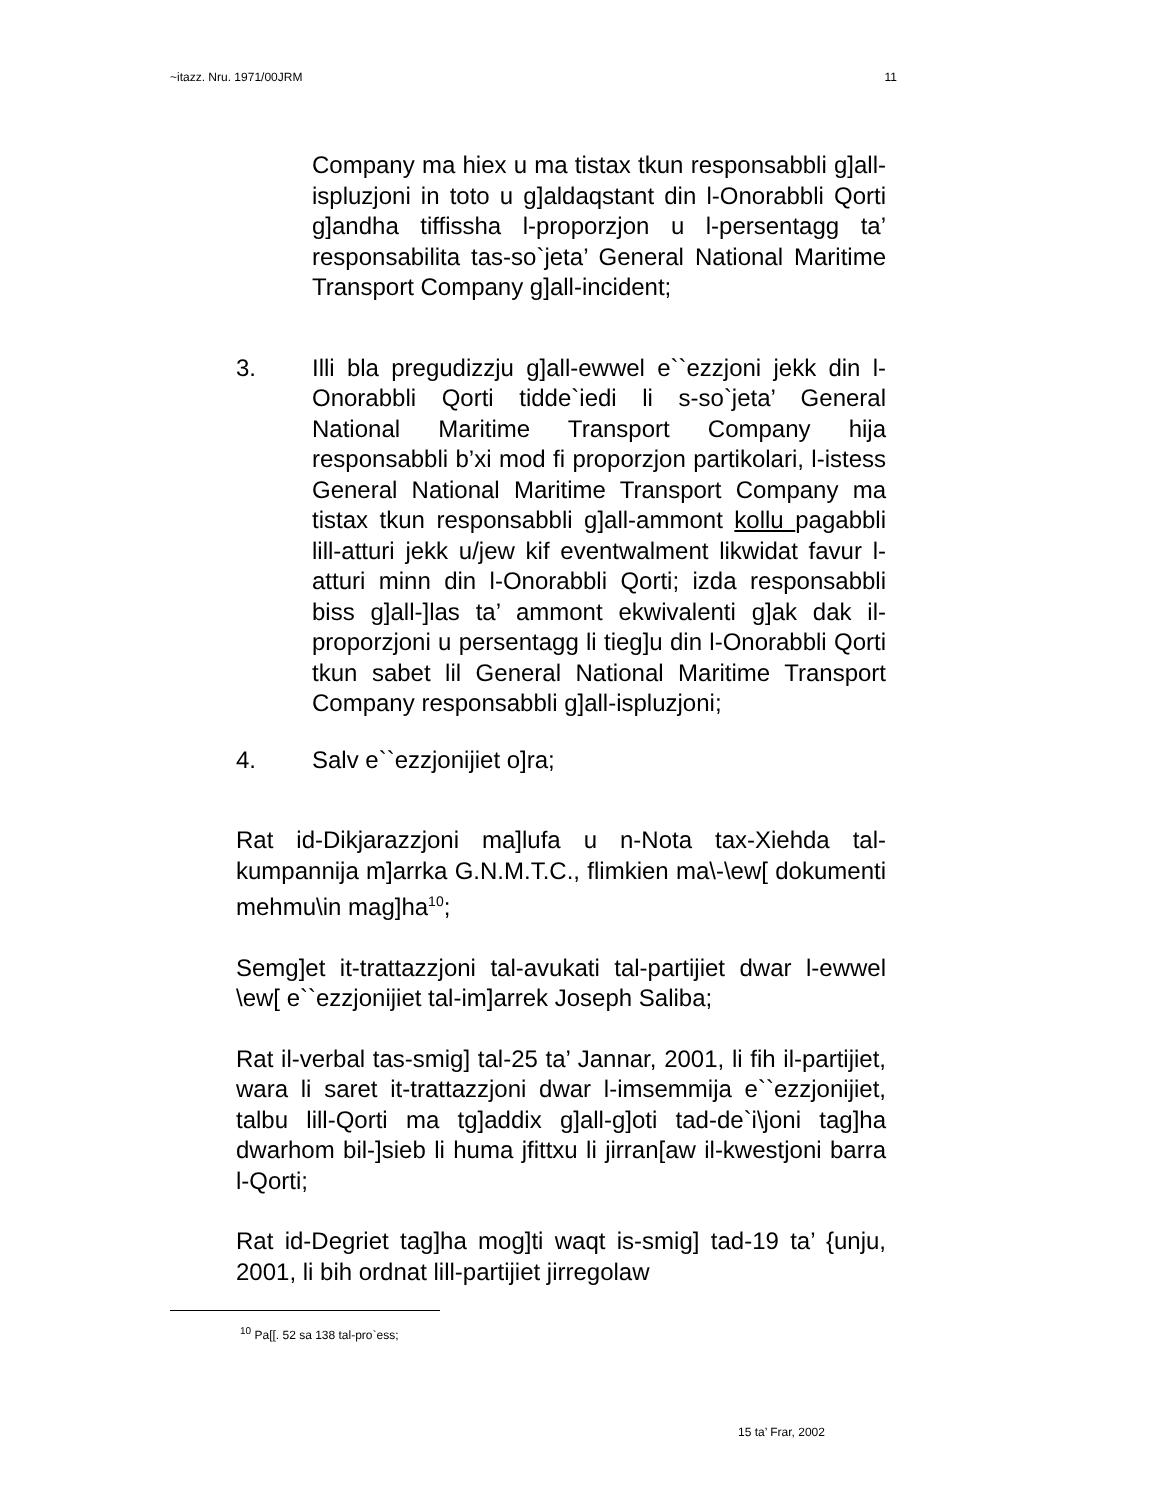~itazz. Nru. 1971/00JRM 11
Company ma hiex u ma tistax tkun responsabbli g]all-ispluzjoni in toto u g]aldaqstant din l-Onorabbli Qorti g]andha tiffissha l-proporzjon u l-persentagg ta’ responsabilita tas-so`jeta’ General National Maritime Transport Company g]all-incident;
3. Illi bla pregudizzju g]all-ewwel e``ezzjoni jekk din l-Onorabbli Qorti tidde`iedi li s-so`jeta’ General National Maritime Transport Company hija responsabbli b’xi mod fi proporzjon partikolari, l-istess General National Maritime Transport Company ma tistax tkun responsabbli g]all-ammont kollu pagabbli lill-atturi jekk u/jew kif eventwalment likwidat favur l-atturi minn din l-Onorabbli Qorti; izda responsabbli biss g]all-]las ta’ ammont ekwivalenti g]ak dak il- proporzjoni u persentagg li tieg]u din l-Onorabbli Qorti tkun sabet lil General National Maritime Transport Company responsabbli g]all-ispluzjoni;
4. Salv e``ezzjonijiet o]ra;
Rat id-Dikjarazzjoni ma]lufa u n-Nota tax-Xiehda tal-kumpannija m]arrka G.N.M.T.C., flimkien ma\-\ew[ dokumenti mehmu\in mag]ha<sup>10</sup>;
Semg]et it-trattazzjoni tal-avukati tal-partijiet dwar l-ewwel \ew[ e``ezzjonijiet tal-im]arrek Joseph Saliba;
Rat il-verbal tas-smig] tal-25 ta’ Jannar, 2001, li fih il-partijiet, wara li saret it-trattazzjoni dwar l-imsemmija e``ezzjonijiet, talbu lill-Qorti ma tg]addix g]all-g]oti tad-de`i\joni tag]ha dwarhom bil-]sieb li huma jfittxu li jirran[aw il-kwestjoni barra l-Qorti;
Rat id-Degriet tag]ha mog]ti waqt is-smig] tad-19 ta’ {unju, 2001, li bih ordnat lill-partijiet jirregolaw
<sup>10</sup> Pa[[. 52 sa 138 tal-pro`ess;
15 ta’ Frar, 2002